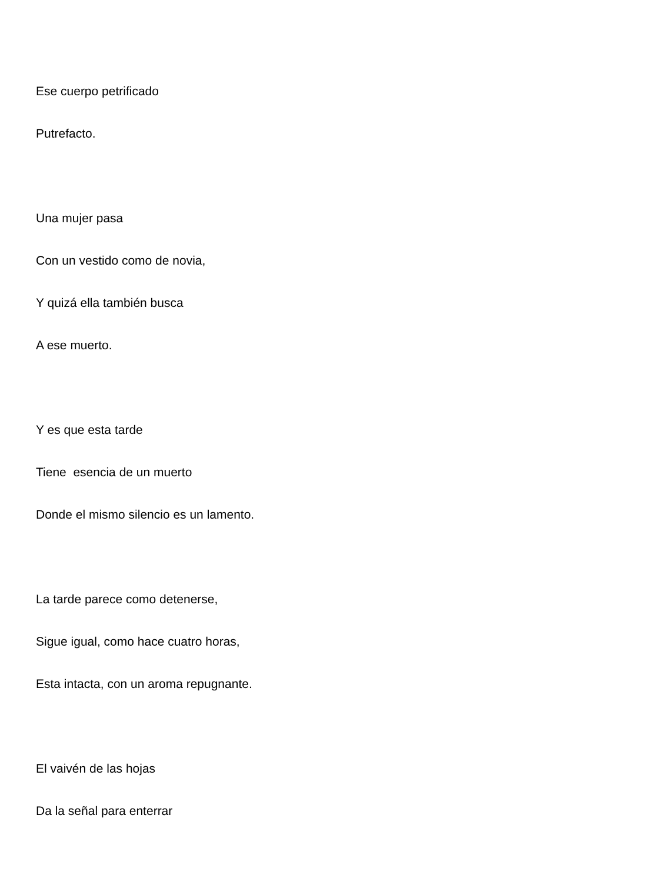Ese cuerpo petrificado
Putrefacto.
Una mujer pasa
Con un vestido como de novia,
Y quizá ella también busca
A ese muerto.
Y es que esta tarde
Tiene esencia de un muerto
Donde el mismo silencio es un lamento.
La tarde parece como detenerse,
Sigue igual, como hace cuatro horas,
Esta intacta, con un aroma repugnante.
El vaivén de las hojas
Da la señal para enterrar